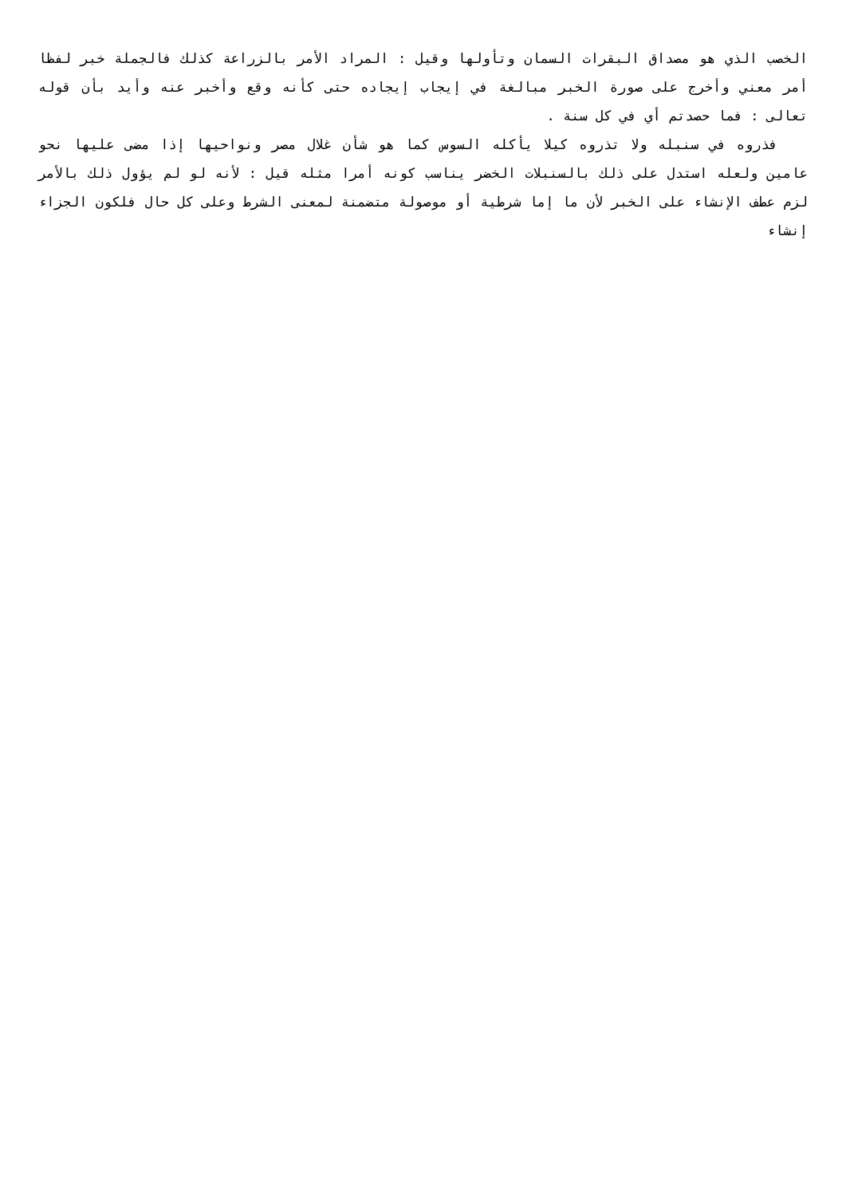الخصب الذي هو مصداق البقرات السمان وتأولها وقيل : المراد الأمر بالزراعة كذلك فالجملة خبر لفظا أمر معني وأخرج على صورة الخبر مبالغة في إيجاب إيجاده حتى كأنه وقع وأخبر عنه وأيد بأن قوله تعالى : فما حصدتم أي في كل سنة .
فذروه في سنبله ولا تذروه كيلا يأكله السوس كما هو شأن غلال مصر ونواحيها إذا مضى عليها نحو عامين ولعله استدل على ذلك بالسنبلات الخضر يناسب كونه أمرا مثله قيل : لأنه لو لم يؤول ذلك بالأمر لزم عطف الإنشاء على الخبر لأن ما إما شرطية أو موصولة متضمنة لمعنى الشرط وعلى كل حال فلكون الجزاء إنشاء